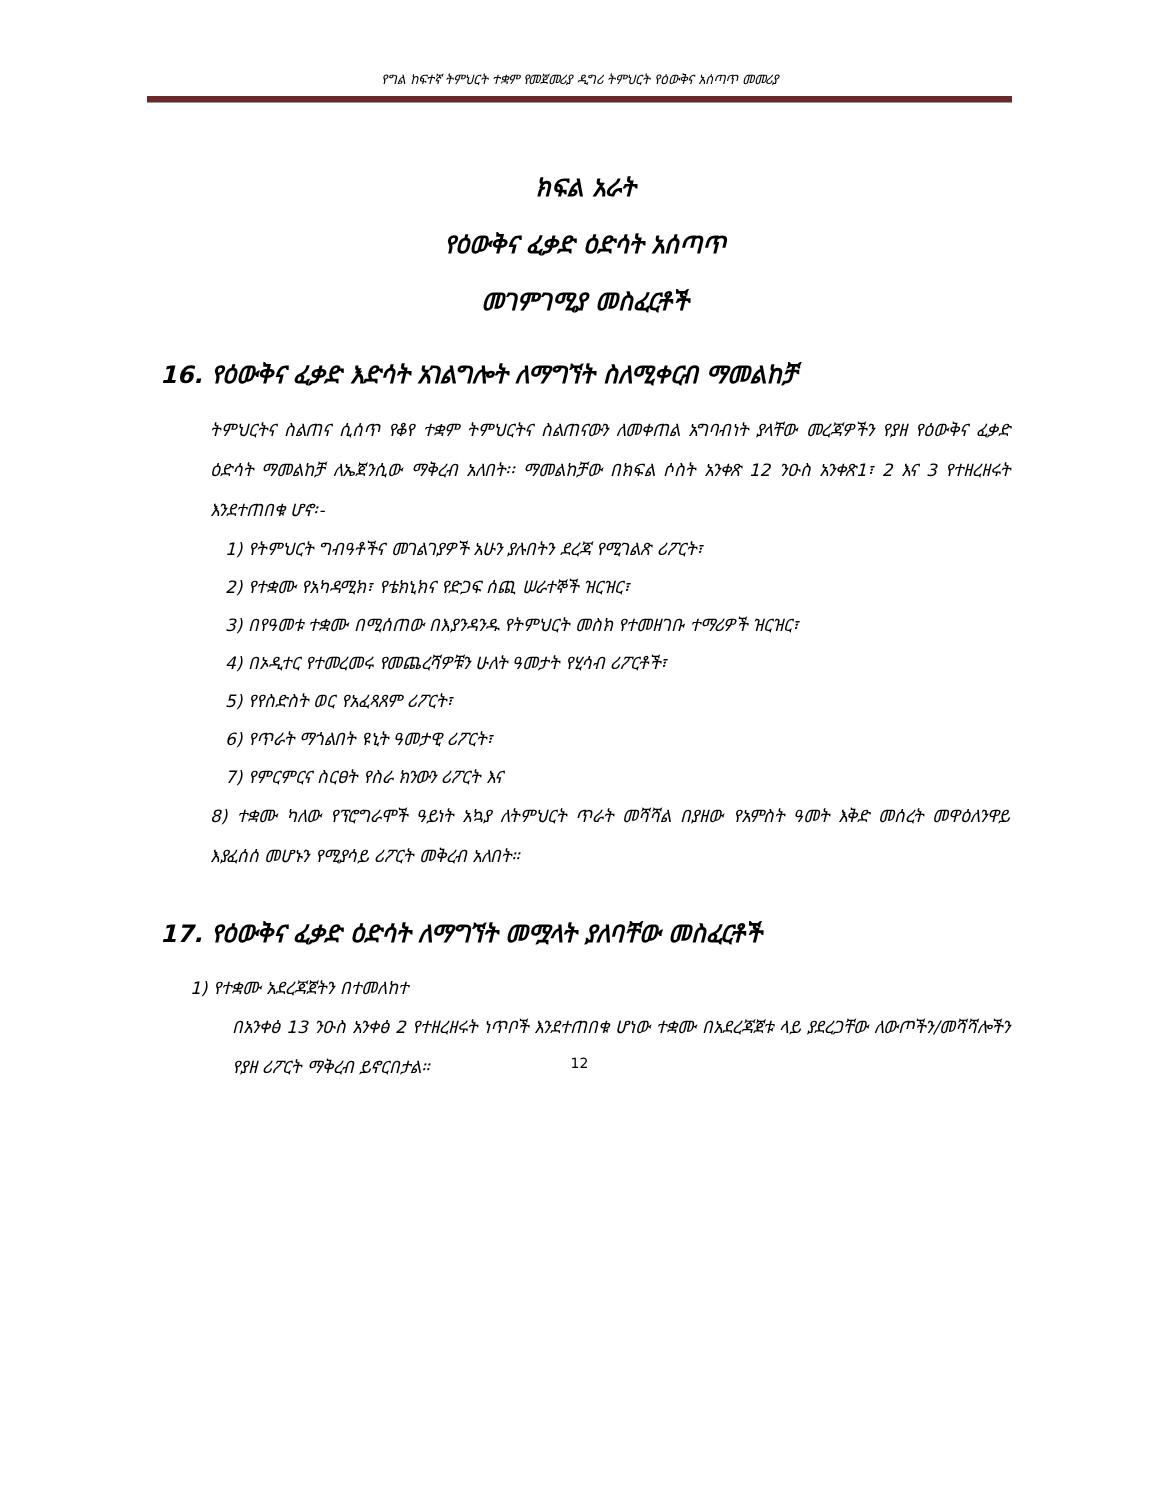የግል ከፍተኛ ትምህርት ተቋም የመጀመሪያ ዲግሪ ትምህርት የዕውቅና አሰጣጥ መመሪያ
ክፍል አራት
የዕውቅና ፈቃድ ዕድሳት አሰጣጥ
መገምገሚያ መስፈርቶች
16. የዕውቅና ፈቃድ እድሳት አገልግሎት ለማግኘት ስለሚቀርብ ማመልከቻ
ትምህርትና ስልጠና ሲሰጥ የቆየ ተቋም ትምህርትና ስልጠናውን ለመቀጠል አግባብነት ያላቸው መረጃዎችን የያዘ የዕውቅና ፈቃድ ዕድሳት ማመልከቻ ለኤጀንሲው ማቅረብ አለበት፡፡ ማመልከቻው በክፍል ሶስት አንቀጽ 12 ንዑስ አንቀጽ1፣ 2 እና 3 የተዘረዘሩት እንደተጠበቁ ሆኖ፡-
1) የትምህርት ግብዓቶችና መገልገያዎች አሁን ያሉበትን ደረጃ የሚገልጽ ሪፖርት፣
2) የተቋሙ የአካዳሚክ፣ የቴክኒክና የድጋፍ ሰጪ ሠራተኞች ዝርዝር፣
3) በየዓመቱ ተቋሙ በሚሰጠው በእያንዳንዱ የትምህርት መስክ የተመዘገቡ ተማሪዎች ዝርዝር፣
4) በኦዲተር የተመረመሩ የመጨረሻዎቹን ሁለት ዓመታት የሂሳብ ሪፖርቶች፣
5) የየስድስት ወር የአፈጻጸም ሪፖርት፣
6) የጥራት ማጎልበት ዩኒት ዓመታዊ ሪፖርት፣
7) የምርምርና ስርፀት የስራ ክንውን ሪፖርት እና
8) ተቋሙ ካለው የፕሮግራሞች ዓይነት አኳያ ለትምህርት ጥራት መሻሻል በያዘው የአምስት ዓመት እቅድ መሰረት መዋዕለንዋይ እያፈሰሰ መሆኑን የሚያሳይ ሪፖርት መቅረብ አለበት።
17. የዕውቅና ፈቃድ ዕድሳት ለማግኘት መሟላት ያለባቸው መስፈርቶች
1) የተቋሙ አደረጃጀትን በተመለከተ
በአንቀፅ 13 ንዑስ አንቀፅ 2 የተዘረዘሩት ነጥቦች እንደተጠበቁ ሆነው ተቋሙ በአደረጃጀቱ ላይ ያደረጋቸው ለውጦችን/መሻሻሎችን የያዘ ሪፖርት ማቅረብ ይኖርበታል።
12